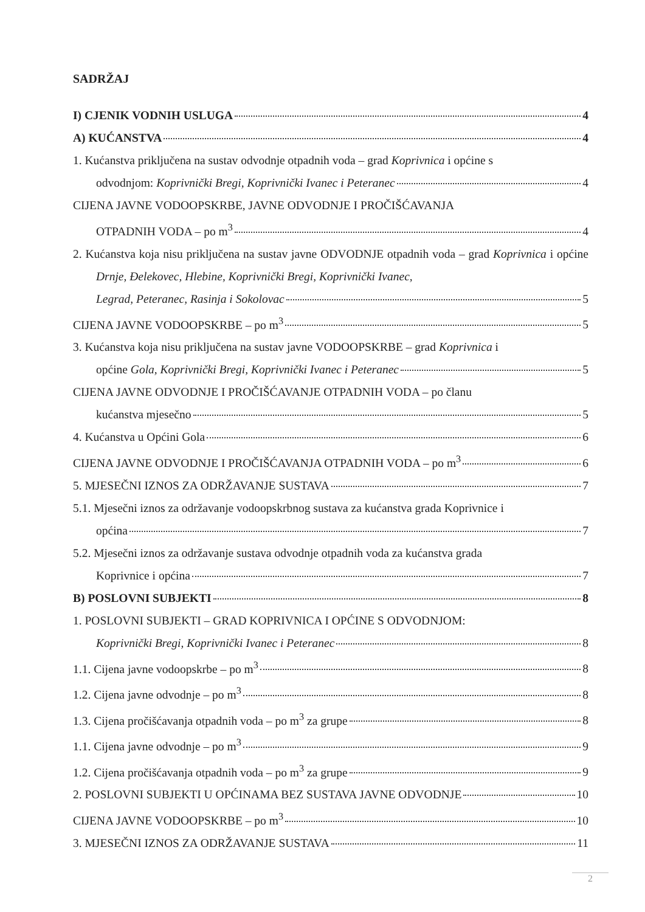SADRŽAJ
I) CJENIK VODNIH USLUGA 4
A) KUĆANSTVA 4
1. Kućanstva priključena na sustav odvodnje otpadnih voda – grad Koprivnica i općine s
odvodnjom: Koprivnički Bregi, Koprivnički Ivanec i Peteranec 4
CIJENA JAVNE VODOOPSKRBE, JAVNE ODVODNJE I PROČIŠĆAVANJA
OTPADNIH VODA – po m<sup>3</sup> 4
2. Kućanstva koja nisu priključena na sustav javne ODVODNJE otpadnih voda – grad Koprivnica i općine Drnje, Đelekovec, Hlebine, Koprivnički Bregi, Koprivnički Ivanec,
Legrad, Peteranec, Rasinja i Sokolovac 5
CIJENA JAVNE VODOOPSKRBE – po m<sup>3</sup> 5
3. Kućanstva koja nisu priključena na sustav javne VODOOPSKRBE – grad Koprivnica i
općine Gola, Koprivnički Bregi, Koprivnički Ivanec i Peteranec 5
CIJENA JAVNE ODVODNJE I PROČIŠĆAVANJE OTPADNIH VODA – po članu
kućanstva mjesečno 5
4. Kućanstva u Općini Gola 6
CIJENA JAVNE ODVODNJE I PROČIŠĆAVANJA OTPADNIH VODA – po m<sup>3</sup> 6
5. MJESEČNI IZNOS ZA ODRŽAVANJE SUSTAVA 7
5.1. Mjesečni iznos za održavanje vodoopskrbnog sustava za kućanstva grada Koprivnice i
općina 7
5.2. Mjesečni iznos za održavanje sustava odvodnje otpadnih voda za kućanstva grada
Koprivnice i općina 7
B) POSLOVNI SUBJEKTI 8
1. POSLOVNI SUBJEKTI – GRAD KOPRIVNICA I OPĆINE S ODVODNJOM:
Koprivnički Bregi, Koprivnički Ivanec i Peteranec 8
1.1. Cijena javne vodoopskrbe – po m<sup>3</sup> 8
1.2. Cijena javne odvodnje – po m<sup>3</sup> 8
1.3. Cijena pročišćavanja otpadnih voda – po m<sup>3</sup> za grupe 8
1.1. Cijena javne odvodnje – po m<sup>3</sup> 9
1.2. Cijena pročišćavanja otpadnih voda – po m<sup>3</sup> za grupe 9
2. POSLOVNI SUBJEKTI U OPĆINAMA BEZ SUSTAVA JAVNE ODVODNJE 10
CIJENA JAVNE VODOOPSKRBE – po m<sup>3</sup> 10
3. MJESEČNI IZNOS ZA ODRŽAVANJE SUSTAVA 11
2